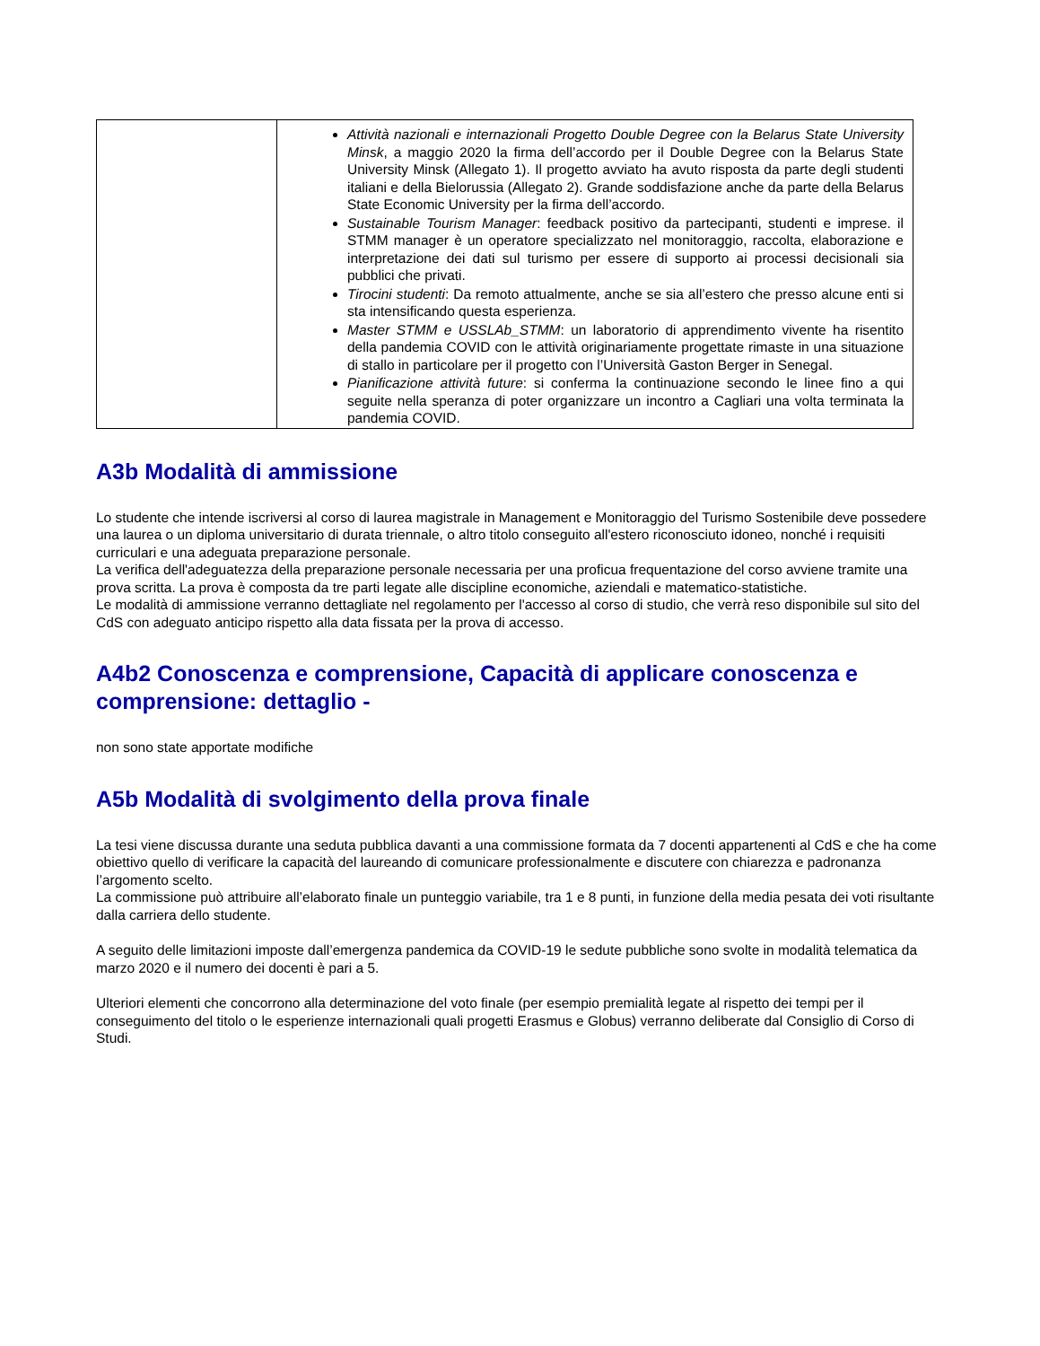| | Attività nazionali e internazionali Progetto Double Degree con la Belarus State University Minsk , a maggio 2020 la firma dell’accordo per il Double Degree con la Belarus State University Minsk (Allegato 1). Il progetto avviato ha avuto risposta da parte degli studenti italiani e della Bielorussia (Allegato 2). Grande soddisfazione anche da parte della Belarus State Economic University per la firma dell’accordo. Sustainable Tourism Manager : feedback positivo da partecipanti, studenti e imprese. il STMM manager è un operatore specializzato nel monitoraggio, raccolta, elaborazione e interpretazione dei dati sul turismo per essere di supporto ai processi decisionali sia pubblici che privati. Tirocini studenti : Da remoto attualmente, anche se sia all’estero che presso alcune enti si sta intensificando questa esperienza. Master STMM e USSLAb_STMM : un laboratorio di apprendimento vivente ha risentito della pandemia COVID con le attività originariamente progettate rimaste in una situazione di stallo in particolare per il progetto con l’Università Gaston Berger in Senegal. Pianificazione attività future : si conferma la continuazione secondo le linee fino a qui seguite nella speranza di poter organizzare un incontro a Cagliari una volta terminata la pandemia COVID. |
A3b Modalità di ammissione
Lo studente che intende iscriversi al corso di laurea magistrale in Management e Monitoraggio del Turismo Sostenibile deve possedere una laurea o un diploma universitario di durata triennale, o altro titolo conseguito all'estero riconosciuto idoneo, nonché i requisiti curriculari e una adeguata preparazione personale.
La verifica dell'adeguatezza della preparazione personale necessaria per una proficua frequentazione del corso avviene tramite una prova scritta. La prova è composta da tre parti legate alle discipline economiche, aziendali e matematico-statistiche.
Le modalità di ammissione verranno dettagliate nel regolamento per l'accesso al corso di studio, che verrà reso disponibile sul sito del CdS con adeguato anticipo rispetto alla data fissata per la prova di accesso.
A4b2 Conoscenza e comprensione, Capacità di applicare conoscenza e comprensione: dettaglio -
non sono state apportate modifiche
A5b Modalità di svolgimento della prova finale
La tesi viene discussa durante una seduta pubblica davanti a una commissione formata da 7 docenti appartenenti al CdS e che ha come obiettivo quello di verificare la capacità del laureando di comunicare professionalmente e discutere con chiarezza e padronanza l’argomento scelto.
La commissione può attribuire all’elaborato finale un punteggio variabile, tra 1 e 8 punti, in funzione della media pesata dei voti risultante dalla carriera dello studente.
A seguito delle limitazioni imposte dall’emergenza pandemica da COVID-19 le sedute pubbliche sono svolte in modalità telematica da marzo 2020 e il numero dei docenti è pari a 5.
Ulteriori elementi che concorrono alla determinazione del voto finale (per esempio premialità legate al rispetto dei tempi per il conseguimento del titolo o le esperienze internazionali quali progetti Erasmus e Globus) verranno deliberate dal Consiglio di Corso di Studi.